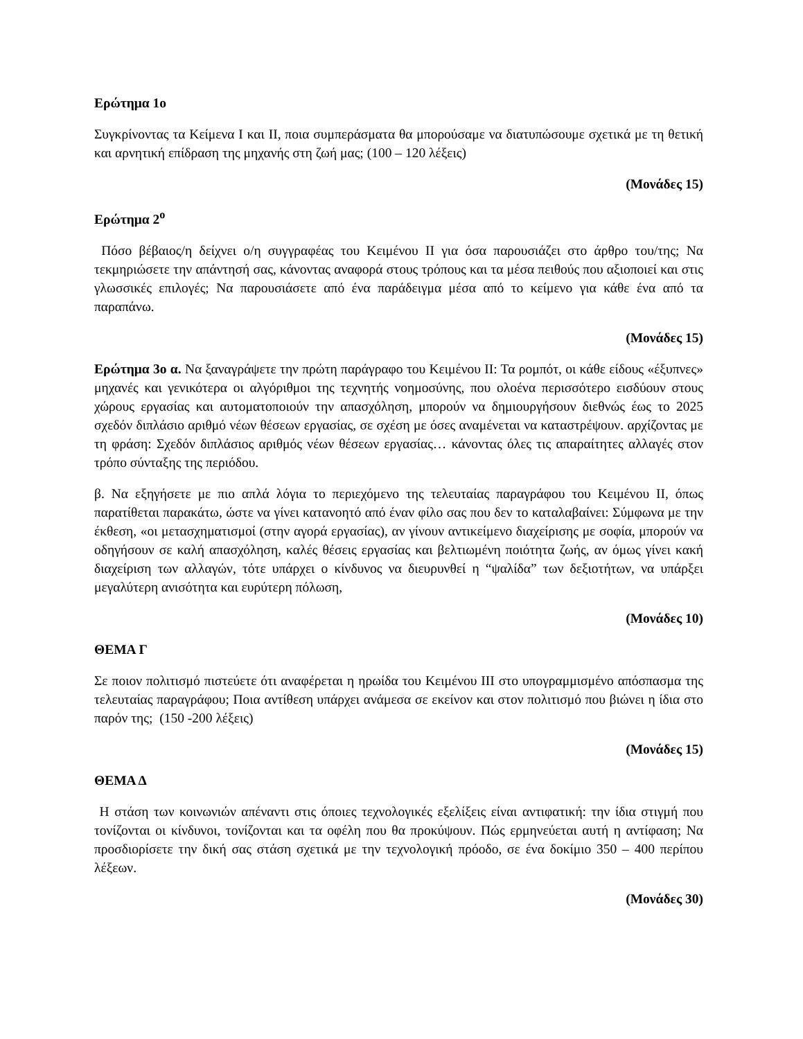Ερώτημα 1ο
Συγκρίνοντας τα Κείμενα Ι και ΙΙ, ποια συμπεράσματα θα μπορούσαμε να διατυπώσουμε σχετικά με τη θετική και αρνητική επίδραση της μηχανής στη ζωή μας; (100 – 120 λέξεις)
(Μονάδες 15)
Ερώτημα 2<sup>ο</sup>
Πόσο βέβαιος/η δείχνει ο/η συγγραφέας του Κειμένου ΙΙ για όσα παρουσιάζει στο άρθρο του/της; Να τεκμηριώσετε την απάντησή σας, κάνοντας αναφορά στους τρόπους και τα μέσα πειθούς που αξιοποιεί και στις γλωσσικές επιλογές; Να παρουσιάσετε από ένα παράδειγμα μέσα από το κείμενο για κάθε ένα από τα παραπάνω.
(Μονάδες 15)
Ερώτημα 3ο α. Να ξαναγράψετε την πρώτη παράγραφο του Κειμένου ΙΙ: Τα ρομπότ, οι κάθε είδους «έξυπνες» μηχανές και γενικότερα οι αλγόριθμοι της τεχνητής νοημοσύνης, που ολοένα περισσότερο εισδύουν στους χώρους εργασίας και αυτοματοποιούν την απασχόληση, μπορούν να δημιουργήσουν διεθνώς έως το 2025 σχεδόν διπλάσιο αριθμό νέων θέσεων εργασίας, σε σχέση με όσες αναμένεται να καταστρέψουν. αρχίζοντας με τη φράση: Σχεδόν διπλάσιος αριθμός νέων θέσεων εργασίας… κάνοντας όλες τις απαραίτητες αλλαγές στον τρόπο σύνταξης της περιόδου.
β. Να εξηγήσετε με πιο απλά λόγια το περιεχόμενο της τελευταίας παραγράφου του Κειμένου ΙΙ, όπως παρατίθεται παρακάτω, ώστε να γίνει κατανοητό από έναν φίλο σας που δεν το καταλαβαίνει: Σύμφωνα με την έκθεση, «οι μετασχηματισμοί (στην αγορά εργασίας), αν γίνουν αντικείμενο διαχείρισης με σοφία, μπορούν να οδηγήσουν σε καλή απασχόληση, καλές θέσεις εργασίας και βελτιωμένη ποιότητα ζωής, αν όμως γίνει κακή διαχείριση των αλλαγών, τότε υπάρχει ο κίνδυνος να διευρυνθεί η “ψαλίδα” των δεξιοτήτων, να υπάρξει μεγαλύτερη ανισότητα και ευρύτερη πόλωση,
(Μονάδες 10)
ΘΕΜΑ Γ
Σε ποιον πολιτισμό πιστεύετε ότι αναφέρεται η ηρωίδα του Κειμένου ΙΙΙ στο υπογραμμισμένο απόσπασμα της τελευταίας παραγράφου; Ποια αντίθεση υπάρχει ανάμεσα σε εκείνον και στον πολιτισμό που βιώνει η ίδια στο παρόν της; (150 -200 λέξεις)
(Μονάδες 15)
ΘΕΜΑ Δ
Η στάση των κοινωνιών απέναντι στις όποιες τεχνολογικές εξελίξεις είναι αντιφατική: την ίδια στιγμή που τονίζονται οι κίνδυνοι, τονίζονται και τα οφέλη που θα προκύψουν. Πώς ερμηνεύεται αυτή η αντίφαση; Να προσδιορίσετε την δική σας στάση σχετικά με την τεχνολογική πρόοδο, σε ένα δοκίμιο 350 – 400 περίπου λέξεων.
(Μονάδες 30)